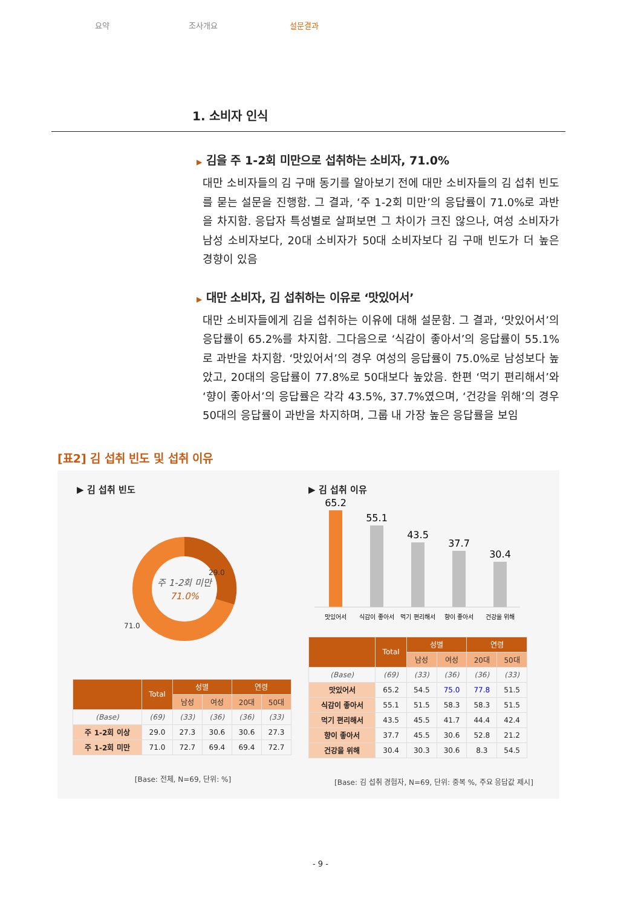요약 조사개요 설문결과
1. 소비자 인식
▶ 김을 주 1-2회 미만으로 섭취하는 소비자, 71.0%
대만 소비자들의 김 구매 동기를 알아보기 전에 대만 소비자들의 김 섭취 빈도를 묻는 설문을 진행함. 그 결과, ‘주 1-2회 미만’의 응답률이 71.0%로 과반을 차지함. 응답자 특성별로 살펴보면 그 차이가 크진 않으나, 여성 소비자가 남성 소비자보다, 20대 소비자가 50대 소비자보다 김 구매 빈도가 더 높은 경향이 있음
▶ 대만 소비자, 김 섭취하는 이유로 ‘맛있어서’
대만 소비자들에게 김을 섭취하는 이유에 대해 설문함. 그 결과, ‘맛있어서’의 응답률이 65.2%를 차지함. 그다음으로 ‘식감이 좋아서’의 응답률이 55.1%로 과반을 차지함. ‘맛있어서’의 경우 여성의 응답률이 75.0%로 남성보다 높았고, 20대의 응답률이 77.8%로 50대보다 높았음. 한편 ‘먹기 편리해서’와 ‘향이 좋아서’의 응답률은 각각 43.5%, 37.7%였으며, ‘건강을 위해’의 경우 50대의 응답률이 과반을 차지하며, 그룹 내 가장 높은 응답률을 보임
[표2] 김 섭취 빈도 및 섭취 이유
▶ 김 섭취 빈도
29.0
71.0
주 1-2회 미만
71.0%
| | Total | 성별 | | 연령 | |
| --- | --- | --- | --- | --- | --- |
| | | 남성 | 여성 | 20대 | 50대 |
| (Base) | (69) | (33) | (36) | (36) | (33) |
| 주 1-2회 이상 | 29.0 | 27.3 | 30.6 | 30.6 | 27.3 |
| 주 1-2회 미만 | 71.0 | 72.7 | 69.4 | 69.4 | 72.7 |
[Base: 전체, N=69, 단위: %]
▶ 김 섭취 이유
65.2
55.1
43.5
37.7
30.4
맛있어서
식감이 좋아서
먹기 편리해서
향이 좋아서
건강을 위해
| | Total | 성별 | | 연령 | |
| --- | --- | --- | --- | --- | --- |
| | | 남성 | 여성 | 20대 | 50대 |
| (Base) | (69) | (33) | (36) | (36) | (33) |
| 맛있어서 | 65.2 | 54.5 | 75.0 | 77.8 | 51.5 |
| 식감이 좋아서 | 55.1 | 51.5 | 58.3 | 58.3 | 51.5 |
| 먹기 편리해서 | 43.5 | 45.5 | 41.7 | 44.4 | 42.4 |
| 향이 좋아서 | 37.7 | 45.5 | 30.6 | 52.8 | 21.2 |
| 건강을 위해 | 30.4 | 30.3 | 30.6 | 8.3 | 54.5 |
[Base: 김 섭취 경험자, N=69, 단위: 중복 %, 주요 응답값 제시]
- 9 -